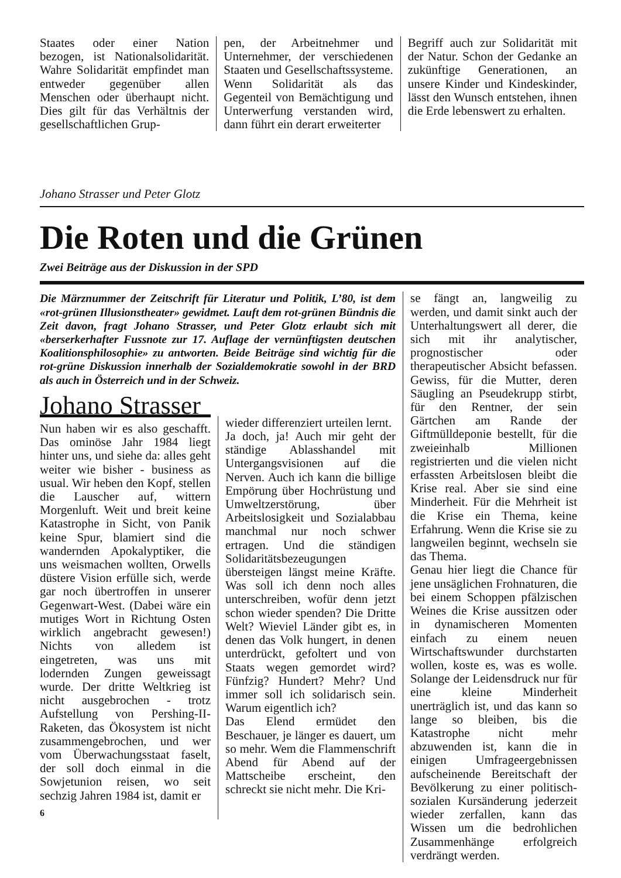Staates oder einer Nation bezogen, ist Nationalsolidarität. Wahre Solidarität empfindet man entweder gegenüber allen Menschen oder überhaupt nicht. Dies gilt für das Verhältnis der gesellschaftlichen Grup-
pen, der Arbeitnehmer und Unternehmer, der verschiedenen Staaten und Gesellschaftssysteme. Wenn Solidarität als das Gegenteil von Bemächtigung und Unterwerfung verstanden wird, dann führt ein derart erweiterter
Begriff auch zur Solidarität mit der Natur. Schon der Gedanke an zukünftige Generationen, an unsere Kinder und Kindeskinder, lässt den Wunsch entstehen, ihnen die Erde lebenswert zu erhalten.
Johano Strasser und Peter Glotz
Die Roten und die Grünen
Zwei Beiträge aus der Diskussion in der SPD
Die Märznummer der Zeitschrift für Literatur und Politik, L’80, ist dem «rot-grünen Illusionstheater» gewidmet. Lauft dem rot-grünen Bündnis die Zeit davon, fragt Johano Strasser, und Peter Glotz erlaubt sich mit «berserkerhafter Fussnote zur 17. Auflage der vernünftigsten deutschen Koalitionsphilosophie» zu antworten. Beide Beiträge sind wichtig für die rot-grüne Diskussion innerhalb der Sozialdemokratie sowohl in der BRD als auch in Österreich und in der Schweiz.
Johano Strasser
Nun haben wir es also geschafft. Das ominöse Jahr 1984 liegt hinter uns, und siehe da: alles geht weiter wie bisher - business as usual. Wir heben den Kopf, stellen die Lauscher auf, wittern Morgenluft. Weit und breit keine Katastrophe in Sicht, von Panik keine Spur, blamiert sind die wandernden Apokalyptiker, die uns weismachen wollten, Orwells düstere Vision erfülle sich, werde gar noch übertroffen in unserer Gegenwart-West. (Dabei wäre ein mutiges Wort in Richtung Osten wirklich angebracht gewesen!) Nichts von alledem ist eingetreten, was uns mit lodernden Zungen geweissagt wurde. Der dritte Weltkrieg ist nicht ausgebrochen - trotz Aufstellung von Pershing-II-Raketen, das Ökosystem ist nicht zusammengebrochen, und wer vom Überwachungsstaat faselt, der soll doch einmal in die Sowjetunion reisen, wo seit sechzig Jahren 1984 ist, damit er
6
wieder differenziert urteilen lernt.
Ja doch, ja! Auch mir geht der ständige Ablasshandel mit Untergangsvisionen auf die Nerven. Auch ich kann die billige Empörung über Hochrüstung und Umweltzerstörung, über Arbeitslosigkeit und Sozialabbau manchmal nur noch schwer ertragen. Und die ständigen Solidaritätsbezeugungen übersteigen längst meine Kräfte. Was soll ich denn noch alles unterschreiben, wofür denn jetzt schon wieder spenden? Die Dritte Welt? Wieviel Länder gibt es, in denen das Volk hungert, in denen unterdrückt, gefoltert und von Staats wegen gemordet wird? Fünfzig? Hundert? Mehr? Und immer soll ich solidarisch sein. Warum eigentlich ich?
Das Elend ermüdet den Beschauer, je länger es dauert, um so mehr. Wem die Flammenschrift Abend für Abend auf der Mattscheibe erscheint, den schreckt sie nicht mehr. Die Kri-
se fängt an, langweilig zu werden, und damit sinkt auch der Unterhaltungswert all derer, die sich mit ihr analytischer, prognostischer oder therapeutischer Absicht befassen. Gewiss, für die Mutter, deren Säugling an Pseudekrupp stirbt, für den Rentner, der sein Gärtchen am Rande der Giftmülldeponie bestellt, für die zweieinhalb Millionen registrierten und die vielen nicht erfassten Arbeitslosen bleibt die Krise real. Aber sie sind eine Minderheit. Für die Mehrheit ist die Krise ein Thema, keine Erfahrung. Wenn die Krise sie zu langweilen beginnt, wechseln sie das Thema.
Genau hier liegt die Chance für jene unsäglichen Frohnaturen, die bei einem Schoppen pfälzischen Weines die Krise aussitzen oder in dynamischeren Momenten einfach zu einem neuen Wirtschaftswunder durchstarten wollen, koste es, was es wolle. Solange der Leidensdruck nur für eine kleine Minderheit unerträglich ist, und das kann so lange so bleiben, bis die Katastrophe nicht mehr abzuwenden ist, kann die in einigen Umfrageergebnissen aufscheinende Bereitschaft der Bevölkerung zu einer politisch-sozialen Kursänderung jederzeit wieder zerfallen, kann das Wissen um die bedrohlichen Zusammenhänge erfolgreich verdrängt werden.